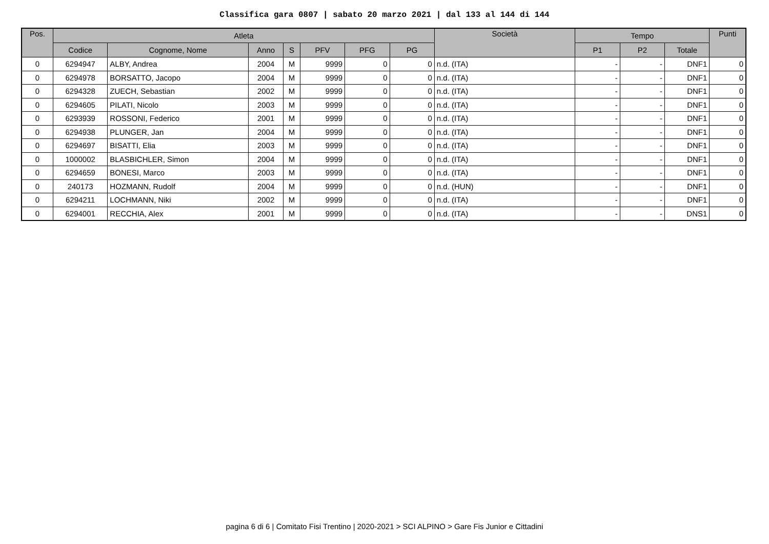Classifica gara 0807 | sabato 20 marzo 2021 | dal 133 al 144 di 144
| Pos. | Atleta | | | | | | | Società | Tempo | | | Punti |
| --- | --- | --- | --- | --- | --- | --- | --- | --- | --- | --- | --- | --- |
| | Codice | Cognome, Nome | Anno | S | PFV | PFG | PG | | P1 | P2 | Totale | |
| 0 | 6294947 | ALBY, Andrea | 2004 | M | 9999 | 0 | 0 | n.d. (ITA) | - | - | DNF1 | 0 |
| 0 | 6294978 | BORSATTO, Jacopo | 2004 | M | 9999 | 0 | 0 | n.d. (ITA) | - | - | DNF1 | 0 |
| 0 | 6294328 | ZUECH, Sebastian | 2002 | M | 9999 | 0 | 0 | n.d. (ITA) | - | - | DNF1 | 0 |
| 0 | 6294605 | PILATI, Nicolo | 2003 | M | 9999 | 0 | 0 | n.d. (ITA) | - | - | DNF1 | 0 |
| 0 | 6293939 | ROSSONI, Federico | 2001 | M | 9999 | 0 | 0 | n.d. (ITA) | - | - | DNF1 | 0 |
| 0 | 6294938 | PLUNGER, Jan | 2004 | M | 9999 | 0 | 0 | n.d. (ITA) | - | - | DNF1 | 0 |
| 0 | 6294697 | BISATTI, Elia | 2003 | M | 9999 | 0 | 0 | n.d. (ITA) | - | - | DNF1 | 0 |
| 0 | 1000002 | BLASBICHLER, Simon | 2004 | M | 9999 | 0 | 0 | n.d. (ITA) | - | - | DNF1 | 0 |
| 0 | 6294659 | BONESI, Marco | 2003 | M | 9999 | 0 | 0 | n.d. (ITA) | - | - | DNF1 | 0 |
| 0 | 240173 | HOZMANN, Rudolf | 2004 | M | 9999 | 0 | 0 | n.d. (HUN) | - | - | DNF1 | 0 |
| 0 | 6294211 | LOCHMANN, Niki | 2002 | M | 9999 | 0 | 0 | n.d. (ITA) | - | - | DNF1 | 0 |
| 0 | 6294001 | RECCHIA, Alex | 2001 | M | 9999 | 0 | 0 | n.d. (ITA) | - | - | DNS1 | 0 |
pagina 6 di 6 | Comitato Fisi Trentino | 2020-2021 > SCI ALPINO > Gare Fis Junior e Cittadini